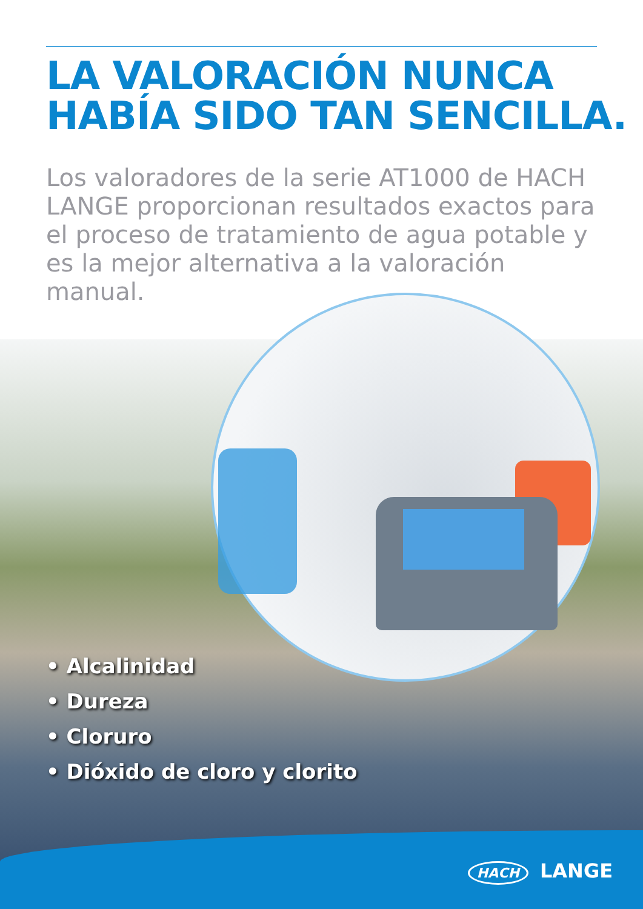LA VALORACIÓN NUNCA
HABÍA SIDO TAN SENCILLA.
Los valoradores de la serie AT1000 de HACH LANGE proporcionan resultados exactos para el proceso de tratamiento de agua potable y es la mejor alternativa a la valoración manual.
• Alcalinidad
• Dureza
• Cloruro
• Dióxido de cloro y clorito
HACH LANGE